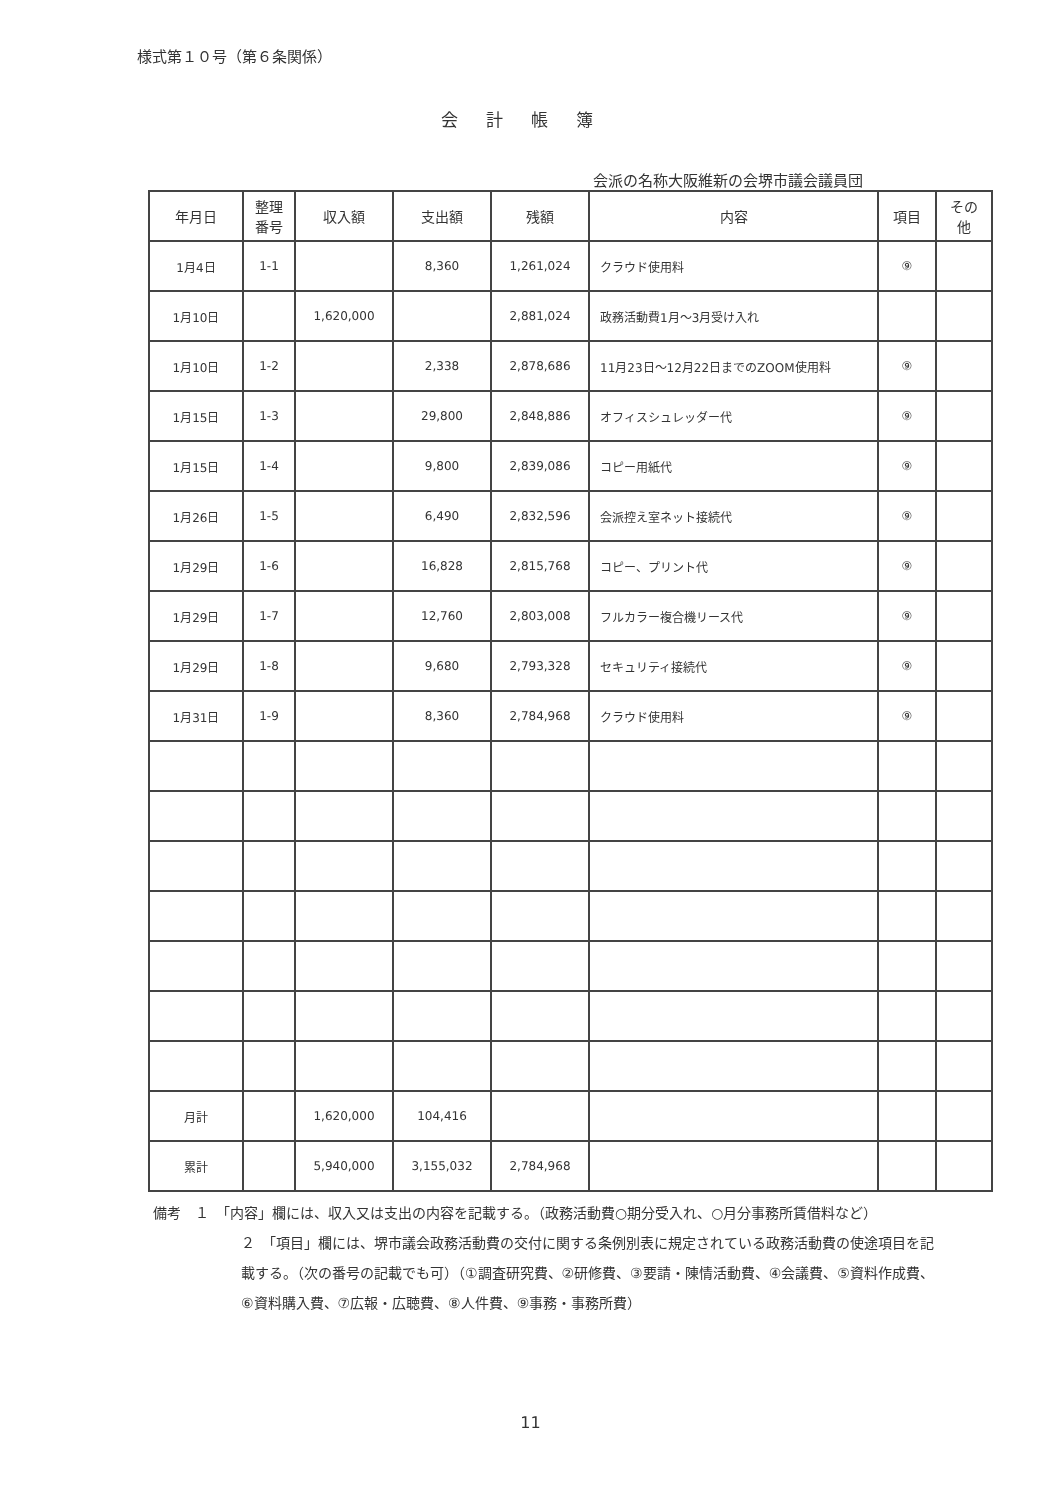様式第１０号（第６条関係）
会計帳簿
会派の名称大阪維新の会堺市議会議員団
| 年月日 | 整理 番号 | 収入額 | 支出額 | 残額 | 内容 | 項目 | その 他 |
| --- | --- | --- | --- | --- | --- | --- | --- |
| 1月4日 | 1-1 | | 8,360 | 1,261,024 | クラウド使用料 | ⑨ | |
| 1月10日 | | 1,620,000 | | 2,881,024 | 政務活動費1月～3月受け入れ | | |
| 1月10日 | 1-2 | | 2,338 | 2,878,686 | 11月23日～12月22日までのZOOM使用料 | ⑨ | |
| 1月15日 | 1-3 | | 29,800 | 2,848,886 | オフィスシュレッダー代 | ⑨ | |
| 1月15日 | 1-4 | | 9,800 | 2,839,086 | コピー用紙代 | ⑨ | |
| 1月26日 | 1-5 | | 6,490 | 2,832,596 | 会派控え室ネット接続代 | ⑨ | |
| 1月29日 | 1-6 | | 16,828 | 2,815,768 | コピー、プリント代 | ⑨ | |
| 1月29日 | 1-7 | | 12,760 | 2,803,008 | フルカラー複合機リース代 | ⑨ | |
| 1月29日 | 1-8 | | 9,680 | 2,793,328 | セキュリティ接続代 | ⑨ | |
| 1月31日 | 1-9 | | 8,360 | 2,784,968 | クラウド使用料 | ⑨ | |
| 月計 | | 1,620,000 | 104,416 | | | | |
| 累計 | | 5,940,000 | 3,155,032 | 2,784,968 | | | |
備考　１　「内容」欄には、収入又は支出の内容を記載する。（政務活動費○期分受入れ、○月分事務所賃借料など）
２　「項目」欄には、堺市議会政務活動費の交付に関する条例別表に規定されている政務活動費の使途項目を記載する。（次の番号の記載でも可）（①調査研究費、②研修費、③要請・陳情活動費、④会議費、⑤資料作成費、⑥資料購入費、⑦広報・広聴費、⑧人件費、⑨事務・事務所費）
11